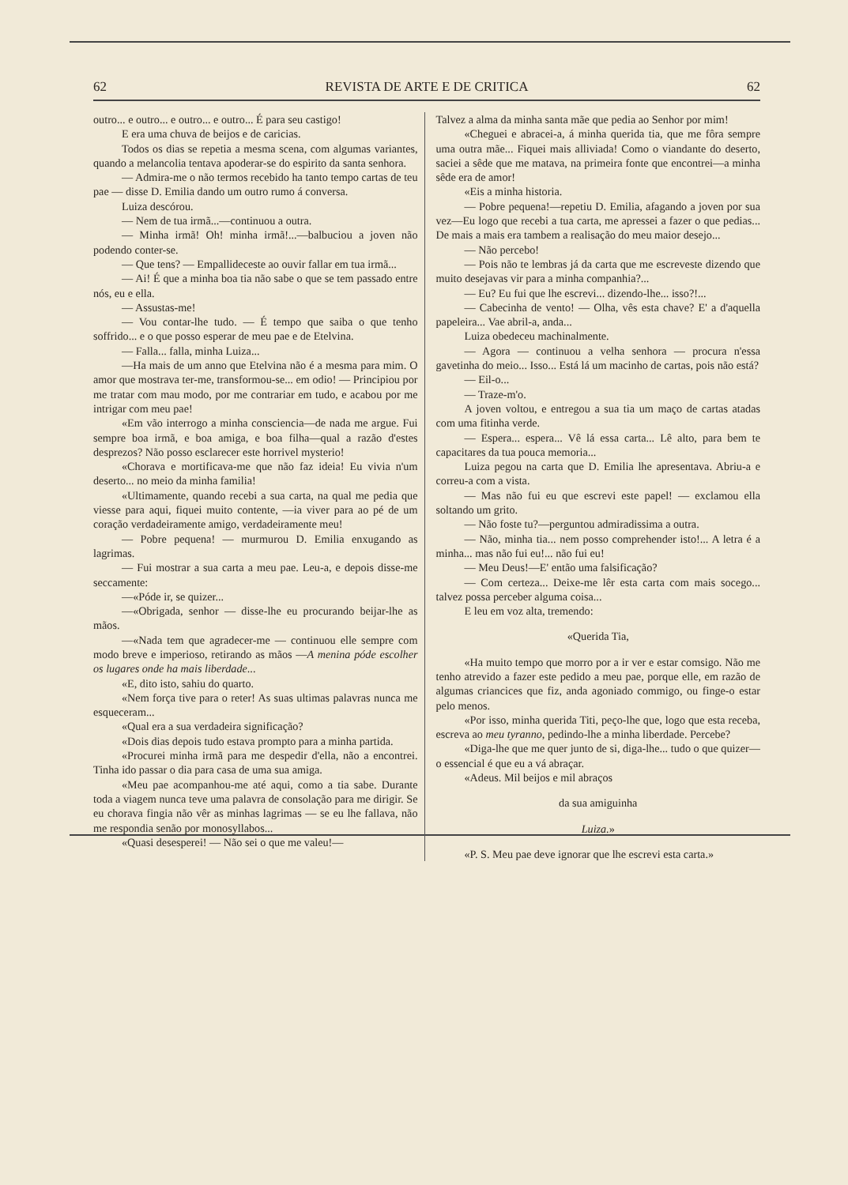62 REVISTA DE ARTE E DE CRITICA 62
outro... e outro... e outro... e outro... É para seu castigo!
E era uma chuva de beijos e de caricias.
Todos os dias se repetia a mesma scena, com algumas variantes, quando a melancolia tentava apoderar-se do espirito da santa senhora.
— Admira-me o não termos recebido ha tanto tempo cartas de teu pae — disse D. Emilia dando um outro rumo á conversa.
Luiza descórou.
— Nem de tua irmã...—continuou a outra.
— Minha irmã! Oh! minha irmã!...—balbuciou a joven não podendo conter-se.
— Que tens? — Empallideceste ao ouvir fallar em tua irmã...
— Ai! É que a minha boa tia não sabe o que se tem passado entre nós, eu e ella.
— Assustas-me!
— Vou contar-lhe tudo. — É tempo que saiba o que tenho soffrido... e o que posso esperar de meu pae e de Etelvina.
— Falla... falla, minha Luiza...
—Ha mais de um anno que Etelvina não é a mesma para mim. O amor que mostrava ter-me, transformou-se... em odio! — Principiou por me tratar com mau modo, por me contrariar em tudo, e acabou por me intrigar com meu pae!
«Em vão interrogo a minha consciencia—de nada me argue. Fui sempre boa irmã, e boa amiga, e boa filha—qual a razão d'estes desprezos? Não posso esclarecer este horrivel mysterio!
«Chorava e mortificava-me que não faz ideia! Eu vivia n'um deserto... no meio da minha familia!
«Ultimamente, quando recebi a sua carta, na qual me pedia que viesse para aqui, fiquei muito contente, —ia viver para ao pé de um coração verdadeiramente amigo, verdadeiramente meu!
— Pobre pequena! — murmurou D. Emilia enxugando as lagrimas.
— Fui mostrar a sua carta a meu pae. Leu-a, e depois disse-me seccamente:
—«Póde ir, se quizer...
—«Obrigada, senhor — disse-lhe eu procurando beijar-lhe as mãos.
—«Nada tem que agradecer-me — continuou elle sempre com modo breve e imperioso, retirando as mãos —A menina póde escolher os lugares onde ha mais liberdade...
«E, dito isto, sahiu do quarto.
«Nem força tive para o reter! As suas ultimas palavras nunca me esqueceram...
«Qual era a sua verdadeira significação?
«Dois dias depois tudo estava prompto para a minha partida.
«Procurei minha irmã para me despedir d'ella, não a encontrei. Tinha ido passar o dia para casa de uma sua amiga.
«Meu pae acompanhou-me até aqui, como a tia sabe. Durante toda a viagem nunca teve uma palavra de consolação para me dirigir. Se eu chorava fingia não vêr as minhas lagrimas — se eu lhe fallava, não me respondia senão por monosyllabos...
«Quasi desesperei! — Não sei o que me valeu!—
Talvez a alma da minha santa mãe que pedia ao Senhor por mim!
«Cheguei e abracei-a, á minha querida tia, que me fôra sempre uma outra mãe... Fiquei mais alliviada! Como o viandante do deserto, saciei a sêde que me matava, na primeira fonte que encontrei—a minha sêde era de amor!
«Eis a minha historia.
— Pobre pequena!—repetiu D. Emilia, afagando a joven por sua vez—Eu logo que recebi a tua carta, me apressei a fazer o que pedias... De mais a mais era tambem a realisação do meu maior desejo...
— Não percebo!
— Pois não te lembras já da carta que me escreveste dizendo que muito desejavas vir para a minha companhia?...
— Eu? Eu fui que lhe escrevi... dizendo-lhe... isso?!...
— Cabecinha de vento! — Olha, vês esta chave? E' a d'aquella papeleira... Vae abril-a, anda...
Luiza obedeceu machinalmente.
— Agora — continuou a velha senhora — procura n'essa gavetinha do meio... Isso... Está lá um macinho de cartas, pois não está?
— Eil-o...
— Traze-m'o.
A joven voltou, e entregou a sua tia um maço de cartas atadas com uma fitinha verde.
— Espera... espera... Vê lá essa carta... Lê alto, para bem te capacitares da tua pouca memoria...
Luiza pegou na carta que D. Emilia lhe apresentava. Abriu-a e correu-a com a vista.
— Mas não fui eu que escrevi este papel! — exclamou ella soltando um grito.
— Não foste tu?—perguntou admiradissima a outra.
— Não, minha tia... nem posso comprehender isto!... A letra é a minha... mas não fui eu!... não fui eu!
— Meu Deus!—E' então uma falsificação?
— Com certeza... Deixe-me lêr esta carta com mais socego... talvez possa perceber alguma coisa...
E leu em voz alta, tremendo:
«Querida Tia,
«Ha muito tempo que morro por a ir ver e estar comsigo. Não me tenho atrevido a fazer este pedido a meu pae, porque elle, em razão de algumas criancices que fiz, anda agoniado commigo, ou finge-o estar pelo menos.
«Por isso, minha querida Titi, peço-lhe que, logo que esta receba, escreva ao meu tyranno, pedindo-lhe a minha liberdade. Percebe?
«Diga-lhe que me quer junto de si, diga-lhe... tudo o que quizer—o essencial é que eu a vá abraçar.
«Adeus. Mil beijos e mil abraços
da sua amiguinha
Luiza.»
«P. S. Meu pae deve ignorar que lhe escrevi esta carta.»